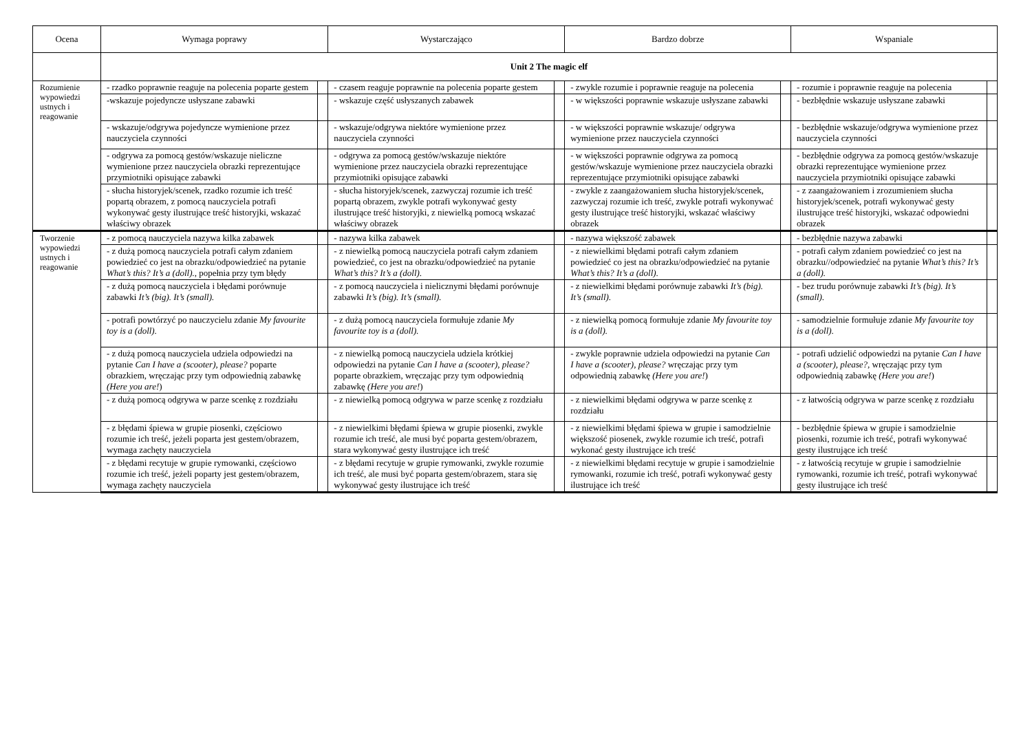| Ocena | Wymaga poprawy | | Wystarczająco | | Bardzo dobrze | | Wspaniale | |
| --- | --- | --- | --- | --- | --- | --- | --- | --- |
| | Unit 2 The magic elf | | | | | | | |
| Rozumienie wypowiedzi ustnych i reagowanie | - rzadko poprawnie reaguje na polecenia poparte gestem | | - czasem reaguje poprawnie na polecenia poparte gestem | | - zwykle rozumie i poprawnie reaguje na polecenia | | - rozumie i poprawnie reaguje na polecenia | |
| | -wskazuje pojedyncze usłyszane zabawki | | - wskazuje część usłyszanych zabawek | | - w większości poprawnie wskazuje usłyszane zabawki | | - bezbłędnie wskazuje usłyszane zabawki | |
| | - wskazuje/odgrywa pojedyncze wymienione przez nauczyciela czynności | | - wskazuje/odgrywa niektóre wymienione przez nauczyciela czynności | | - w większości poprawnie wskazuje/ odgrywa wymienione przez nauczyciela czynności | | - bezbłędnie wskazuje/odgrywa wymienione przez nauczyciela czynności | |
| | - odgrywa za pomocą gestów/wskazuje nieliczne wymienione przez nauczyciela obrazki reprezentujące przymiotniki opisujące zabawki | | - odgrywa za pomocą gestów/wskazuje niektóre wymienione przez nauczyciela obrazki reprezentujące przymiotniki opisujące zabawki | | - w większości poprawnie odgrywa za pomocą gestów/wskazuje wymienione przez nauczyciela obrazki reprezentujące przymiotniki opisujące zabawki | | - bezbłędnie odgrywa za pomocą gestów/wskazuje obrazki reprezentujące wymienione przez nauczyciela przymiotniki opisujące zabawki | |
| | - słucha historyjek/scenek, rzadko rozumie ich treść popartą obrazem, z pomocą nauczyciela potrafi wykonywać gesty ilustrujące treść historyjki, wskazać właściwy obrazek | | - słucha historyjek/scenek, zazwyczaj rozumie ich treść popartą obrazem, zwykle potrafi wykonywać gesty ilustrujące treść historyjki, z niewielką pomocą wskazać właściwy obrazek | | - zwykle z zaangażowaniem słucha historyjek/scenek, zazwyczaj rozumie ich treść, zwykle potrafi wykonywać gesty ilustrujące treść historyjki, wskazać właściwy obrazek | | - z zaangażowaniem i zrozumieniem słucha historyjek/scenek, potrafi wykonywać gesty ilustrujące treść historyjki, wskazać odpowiedni obrazek | |
| Tworzenie wypowiedzi ustnych i reagowanie | - z pomocą nauczyciela nazywa kilka zabawek | | - nazywa kilka zabawek | | - nazywa większość zabawek | | - bezbłędnie nazywa zabawki | |
| | - z dużą pomocą nauczyciela potrafi całym zdaniem powiedzieć co jest na obrazku/odpowiedzieć na pytanie What’s this? It’s a (doll). , popełnia przy tym błędy | | - z niewielką pomocą nauczyciela potrafi całym zdaniem powiedzieć, co jest na obrazku/odpowiedzieć na pytanie What’s this? It’s a (doll) . | | - z niewielkimi błędami potrafi całym zdaniem powiedzieć co jest na obrazku/odpowiedzieć na pytanie What’s this? It’s a (doll). | | - potrafi całym zdaniem powiedzieć co jest na obrazku//odpowiedzieć na pytanie What’s this? It’s a (doll). | |
| | - z dużą pomocą nauczyciela i błędami porównuje zabawki It’s (big). It’s (small). | | - z pomocą nauczyciela i nielicznymi błędami porównuje zabawki It’s (big). It’s (small). | | - z niewielkimi błędami porównuje zabawki It’s (big). It’s (small). | | - bez trudu porównuje zabawki It’s (big). It’s (small). | |
| | - potrafi powtórzyć po nauczycielu zdanie My favourite toy is a (doll). | | - z dużą pomocą nauczyciela formułuje zdanie My favourite toy is a (doll). | | - z niewielką pomocą formułuje zdanie My favourite toy is a (doll). | | - samodzielnie formułuje zdanie My favourite toy is a (doll). | |
| | - z dużą pomocą nauczyciela udziela odpowiedzi na pytanie Can I have a (scooter), please? poparte obrazkiem, wręczając przy tym odpowiednią zabawkę (Here you are! ) | | - z niewielką pomocą nauczyciela udziela krótkiej odpowiedzi na pytanie Can I have a (scooter), please? poparte obrazkiem, wręczając przy tym odpowiednią zabawkę (Here you are! ) | | - zwykle poprawnie udziela odpowiedzi na pytanie Can I have a (scooter), please? wręczając przy tym odpowiednią zabawkę (Here you are! ) | | - potrafi udzielić odpowiedzi na pytanie Can I have a (scooter), please? , wręczając przy tym odpowiednią zabawkę (Here you are! ) | |
| | - z dużą pomocą odgrywa w parze scenkę z rozdziału | | - z niewielką pomocą odgrywa w parze scenkę z rozdziału | | - z niewielkimi błędami odgrywa w parze scenkę z rozdziału | | - z łatwością odgrywa w parze scenkę z rozdziału | |
| | - z błędami śpiewa w grupie piosenki, częściowo rozumie ich treść, jeżeli poparta jest gestem/obrazem, wymaga zachęty nauczyciela | | - z niewielkimi błędami śpiewa w grupie piosenki, zwykle rozumie ich treść, ale musi być poparta gestem/obrazem, stara wykonywać gesty ilustrujące ich treść | | - z niewielkimi błędami śpiewa w grupie i samodzielnie większość piosenek, zwykle rozumie ich treść, potrafi wykonać gesty ilustrujące ich treść | | - bezbłędnie śpiewa w grupie i samodzielnie piosenki, rozumie ich treść, potrafi wykonywać gesty ilustrujące ich treść | |
| | - z błędami recytuje w grupie rymowanki, częściowo rozumie ich treść, jeżeli poparty jest gestem/obrazem, wymaga zachęty nauczyciela | | - z błędami recytuje w grupie rymowanki, zwykle rozumie ich treść, ale musi być poparta gestem/obrazem, stara się wykonywać gesty ilustrujące ich treść | | - z niewielkimi błędami recytuje w grupie i samodzielnie rymowanki, rozumie ich treść, potrafi wykonywać gesty ilustrujące ich treść | | - z łatwością recytuje w grupie i samodzielnie rymowanki, rozumie ich treść, potrafi wykonywać gesty ilustrujące ich treść | |